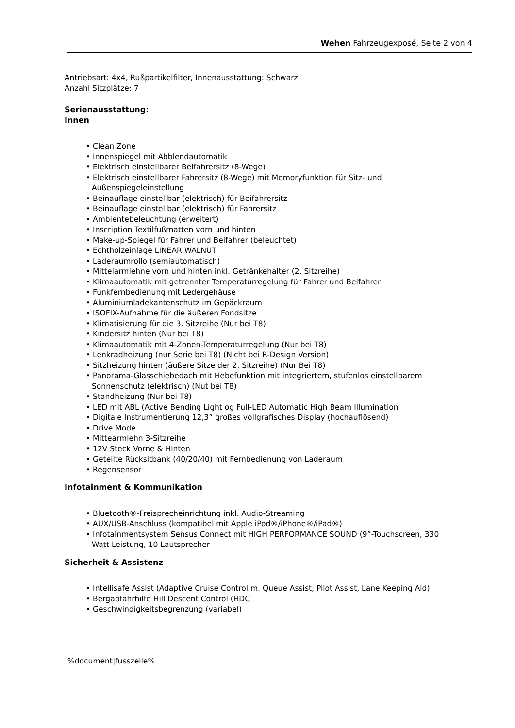Wehen Fahrzeugexposé, Seite 2 von 4
Antriebsart: 4x4, Rußpartikelfilter, Innenausstattung: Schwarz
Anzahl Sitzplätze: 7
Serienausstattung:
Innen
• Clean Zone
• Innenspiegel mit Abblendautomatik
• Elektrisch einstellbarer Beifahrersitz (8-Wege)
• Elektrisch einstellbarer Fahrersitz (8-Wege) mit Memoryfunktion für Sitz- und Außenspiegeleinstellung
• Beinauflage einstellbar (elektrisch) für Beifahrersitz
• Beinauflage einstellbar (elektrisch) für Fahrersitz
• Ambientebeleuchtung (erweitert)
• Inscription Textilfußmatten vorn und hinten
• Make-up-Spiegel für Fahrer und Beifahrer (beleuchtet)
• Echtholzeinlage LINEAR WALNUT
• Laderaumrollo (semiautomatisch)
• Mittelarmlehne vorn und hinten inkl. Getränkehalter (2. Sitzreihe)
• Klimaautomatik mit getrennter Temperaturregelung für Fahrer und Beifahrer
• Funkfernbedienung mit Ledergehäuse
• Aluminiumladekantenschutz im Gepäckraum
• ISOFIX-Aufnahme für die äußeren Fondsitze
• Klimatisierung für die 3. Sitzreihe (Nur bei T8)
• Kindersitz hinten (Nur bei T8)
• Klimaautomatik mit 4-Zonen-Temperaturregelung (Nur bei T8)
• Lenkradheizung (nur Serie bei T8) (Nicht bei R-Design Version)
• Sitzheizung hinten (äußere Sitze der 2. Sitzreihe) (Nur Bei T8)
• Panorama-Glasschiebedach mit Hebefunktion mit integriertem, stufenlos einstellbarem Sonnenschutz (elektrisch) (Nut bei T8)
• Standheizung (Nur bei T8)
• LED mit ABL (Active Bending Light og Full-LED Automatic High Beam Illumination
• Digitale Instrumentierung 12,3” großes vollgrafisches Display (hochauflösend)
• Drive Mode
• Mittearmlehn 3-Sitzreihe
• 12V Steck Vorne & Hinten
• Geteilte Rücksitbank (40/20/40) mit Fernbedienung von Laderaum
• Regensensor
Infotainment & Kommunikation
• Bluetooth®-Freisprecheinrichtung inkl. Audio-Streaming
• AUX/USB-Anschluss (kompatibel mit Apple iPod®/iPhone®/iPad®)
• Infotainmentsystem Sensus Connect mit HIGH PERFORMANCE SOUND (9”-Touchscreen, 330 Watt Leistung, 10 Lautsprecher
Sicherheit & Assistenz
• Intellisafe Assist (Adaptive Cruise Control m. Queue Assist, Pilot Assist, Lane Keeping Aid)
• Bergabfahrhilfe Hill Descent Control (HDC
• Geschwindigkeitsbegrenzung (variabel)
%document|fusszeile%